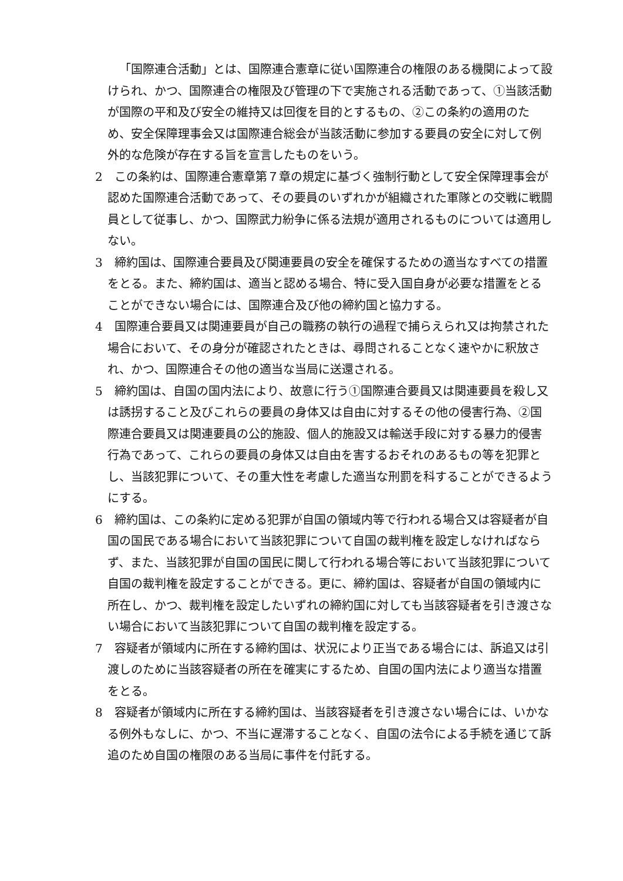「国際連合活動」とは、国際連合憲章に従い国際連合の権限のある機関によって設けられ、かつ、国際連合の権限及び管理の下で実施される活動であって、①当該活動が国際の平和及び安全の維持又は回復を目的とするもの、②この条約の適用のため、安全保障理事会又は国際連合総会が当該活動に参加する要員の安全に対して例外的な危険が存在する旨を宣言したものをいう。
2　この条約は、国際連合憲章第７章の規定に基づく強制行動として安全保障理事会が認めた国際連合活動であって、その要員のいずれかが組織された軍隊との交戦に戦闘員として従事し、かつ、国際武力紛争に係る法規が適用されるものについては適用しない。
3　締約国は、国際連合要員及び関連要員の安全を確保するための適当なすべての措置をとる。また、締約国は、適当と認める場合、特に受入国自身が必要な措置をとることができない場合には、国際連合及び他の締約国と協力する。
4　国際連合要員又は関連要員が自己の職務の執行の過程で捕らえられ又は拘禁された場合において、その身分が確認されたときは、尋問されることなく速やかに釈放され、かつ、国際連合その他の適当な当局に送還される。
5　締約国は、自国の国内法により、故意に行う①国際連合要員又は関連要員を殺し又は誘拐すること及びこれらの要員の身体又は自由に対するその他の侵害行為、②国際連合要員又は関連要員の公的施設、個人的施設又は輸送手段に対する暴力的侵害行為であって、これらの要員の身体又は自由を害するおそれのあるもの等を犯罪とし、当該犯罪について、その重大性を考慮した適当な刑罰を科することができるようにする。
6　締約国は、この条約に定める犯罪が自国の領域内等で行われる場合又は容疑者が自国の国民である場合において当該犯罪について自国の裁判権を設定しなければならず、また、当該犯罪が自国の国民に関して行われる場合等において当該犯罪について自国の裁判権を設定することができる。更に、締約国は、容疑者が自国の領域内に所在し、かつ、裁判権を設定したいずれの締約国に対しても当該容疑者を引き渡さない場合において当該犯罪について自国の裁判権を設定する。
7　容疑者が領域内に所在する締約国は、状況により正当である場合には、訴追又は引渡しのために当該容疑者の所在を確実にするため、自国の国内法により適当な措置をとる。
8　容疑者が領域内に所在する締約国は、当該容疑者を引き渡さない場合には、いかなる例外もなしに、かつ、不当に遅滞することなく、自国の法令による手続を通じて訴追のため自国の権限のある当局に事件を付託する。